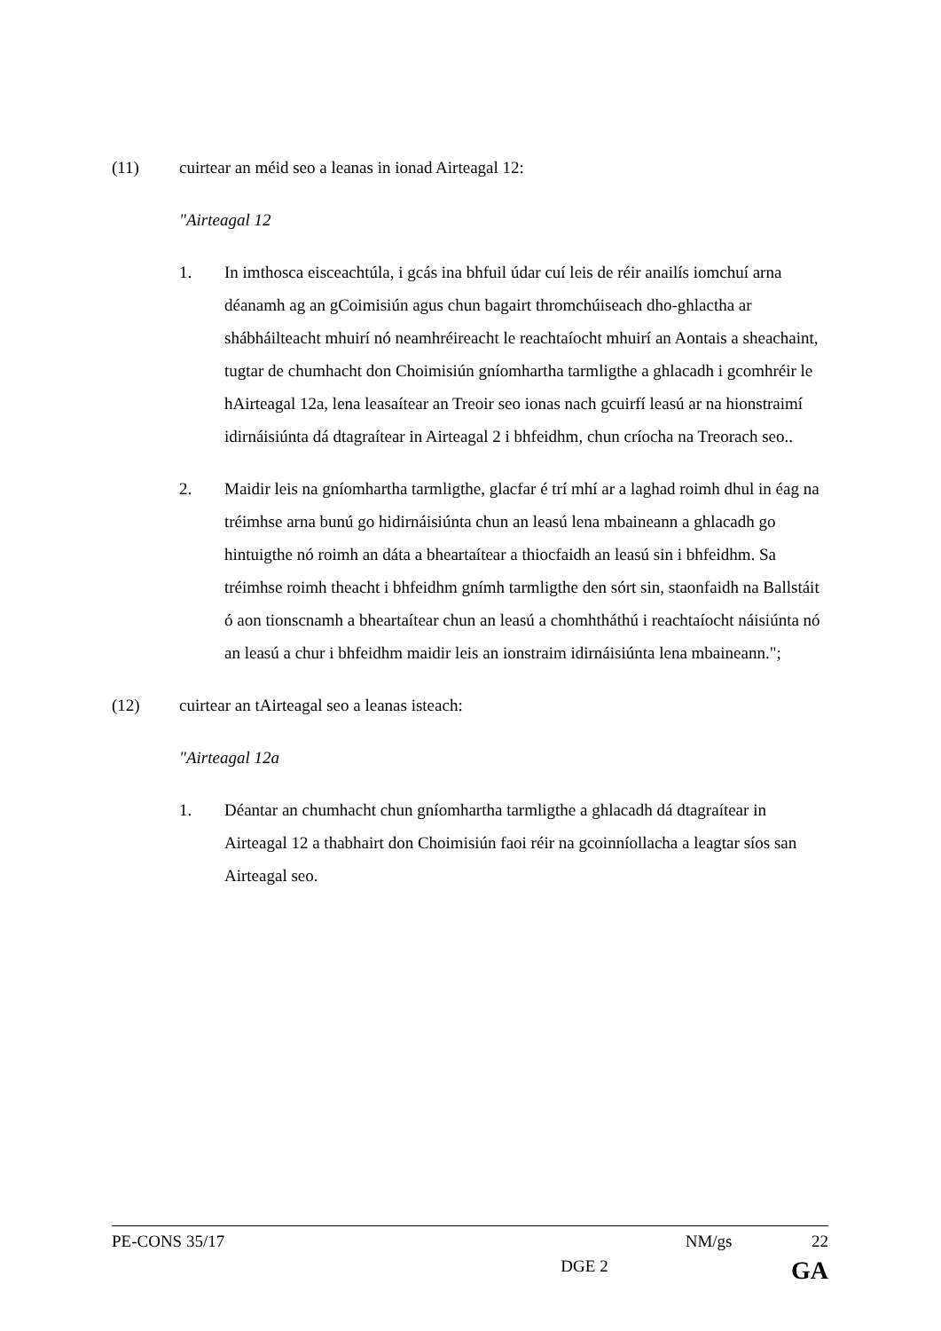(11) cuirtear an méid seo a leanas in ionad Airteagal 12:
"Airteagal 12
1. In imthosca eisceachtúla, i gcás ina bhfuil údar cuí leis de réir anailís iomchuí arna déanamh ag an gCoimisiún agus chun bagairt thromchúiseach dho-ghlactha ar shábháilteacht mhuirí nó neamhréireacht le reachtaíocht mhuirí an Aontais a sheachaint, tugtar de chumhacht don Choimisiún gníomhartha tarmligthe a ghlacadh i gcomhréir le hAirteagal 12a, lena leasaítear an Treoir seo ionas nach gcuirfí leasú ar na hionstraimí idirnáisiúnta dá dtagraítear in Airteagal 2 i bhfeidhm, chun críocha na Treorach seo..
2. Maidir leis na gníomhartha tarmligthe, glacfar é trí mhí ar a laghad roimh dhul in éag na tréimhse arna bunú go hidirnáisiúnta chun an leasú lena mbaineann a ghlacadh go hintuigthe nó roimh an dáta a bheartaítear a thiocfaidh an leasú sin i bhfeidhm. Sa tréimhse roimh theacht i bhfeidhm gnímh tarmligthe den sórt sin, staonfaidh na Ballstáit ó aon tionscnamh a bheartaítear chun an leasú a chomhtháthú i reachtaíocht náisiúnta nó an leasú a chur i bhfeidhm maidir leis an ionstraim idirnáisiúnta lena mbaineann.";
(12) cuirtear an tAirteagal seo a leanas isteach:
"Airteagal 12a
1. Déantar an chumhacht chun gníomhartha tarmligthe a ghlacadh dá dtagraítear in Airteagal 12 a thabhairt don Choimisiún faoi réir na gcoinníollacha a leagtar síos san Airteagal seo.
PE-CONS 35/17 NM/gs 22
DGE 2 GA